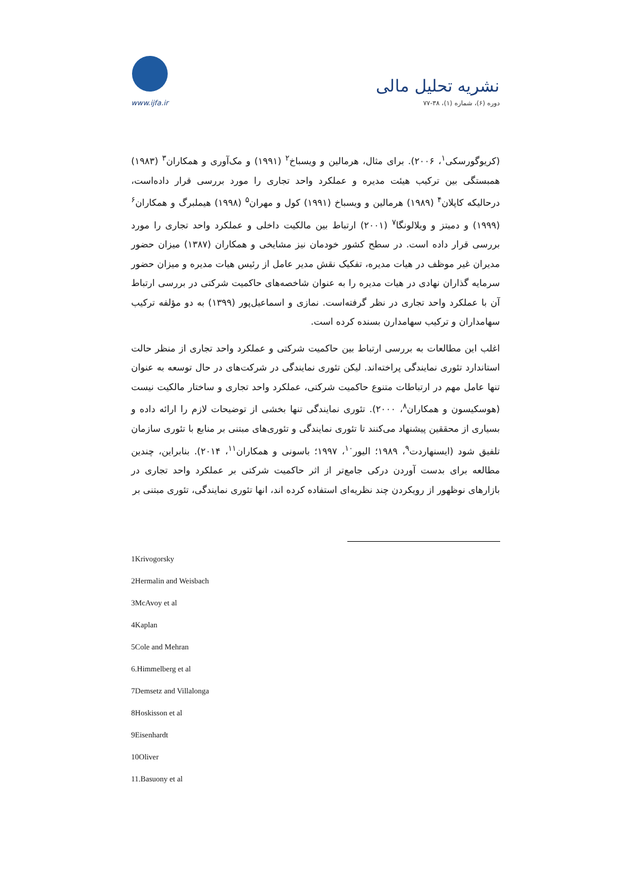www.ijfa.ir
نشریه تحلیل مالی
دوره (۶)، شماره (۱)، ۳۸-۷۷
(کریوگورسکی<sup>۱</sup>، ۲۰۰۶). برای مثال، هرمالین و ویسباخ<sup>۲</sup> (۱۹۹۱) و مک‌آوری و همکاران<sup>۳</sup> (۱۹۸۳) همبستگی بین ترکیب هیئت مدیره و عملکرد واحد تجاری را مورد بررسی قرار داده‌است، درحالیکه کاپلان<sup>۴</sup> (۱۹۸۹) هرمالین و ویسباخ (۱۹۹۱) کول و مهران<sup>۵</sup> (۱۹۹۸) هیملبرگ و همکاران<sup>۶</sup> (۱۹۹۹) و دمیتز و ویلالونگا<sup>۷</sup> (۲۰۰۱) ارتباط بین مالکیت داخلی و عملکرد واحد تجاری را مورد بررسی قرار داده است. در سطح کشور خودمان نیز مشایخی و همکاران (۱۳۸۷) میزان حضور مدیران غیر موظف در هیات مدیره، تفکیک نقش مدیر عامل از رئیس هیات مدیره و میزان حضور سرمایه گذاران نهادی در هیات مدیره را به عنوان شاخصه‌های حاکمیت شرکتی در بررسی ارتباط آن با عملکرد واحد تجاری در نظر گرفته‌است. نمازی و اسماعیل‌پور (۱۳۹۹) به دو مؤلفه ترکیب سهامداران و ترکیب سهامدارن بسنده کرده است.
اغلب این مطالعات به بررسی ارتباط بین حاکمیت شرکتی و عملکرد واحد تجاری از منظر حالت استاندارد تئوری نمایندگی پراخته‌اند. لیکن تئوری نمایندگی در شرکت‌های در حال توسعه به عنوان تنها عامل مهم در ارتباطات متنوع حاکمیت شرکتی، عملکرد واحد تجاری و ساختار مالکیت نیست (هوسکیسون و همکاران<sup>۸</sup>، ۲۰۰۰). تئوری نمایندگی تنها بخشی از توضیحات لازم را ارائه داده و بسیاری از محققین پیشنهاد می‌کنند تا تئوری نمایندگی و تئوری‌های مبتنی بر منابع با تئوری سازمان تلفیق شود (ایسنهاردت<sup>۹</sup>، ۱۹۸۹؛ الیور<sup>۱۰</sup>، ۱۹۹۷؛ باسونی و همکاران<sup>۱۱</sup>، ۲۰۱۴). بنابراین، چندین مطالعه برای بدست آوردن درکی جامع‌تر از اثر حاکمیت شرکتی بر عملکرد واحد تجاری در بازارهای نوظهور از رویکردن چند نظریه‌ای استفاده کرده اند، انها تئوری نمایندگی، تئوری مبتنی بر
1Krivogorsky
2Hermalin and Weisbach
3McAvoy et al
4Kaplan
5Cole and Mehran
6.Himmelberg et al
7Demsetz and Villalonga
8Hoskisson et al
9Eisenhardt
10Oliver
11.Basuony et al